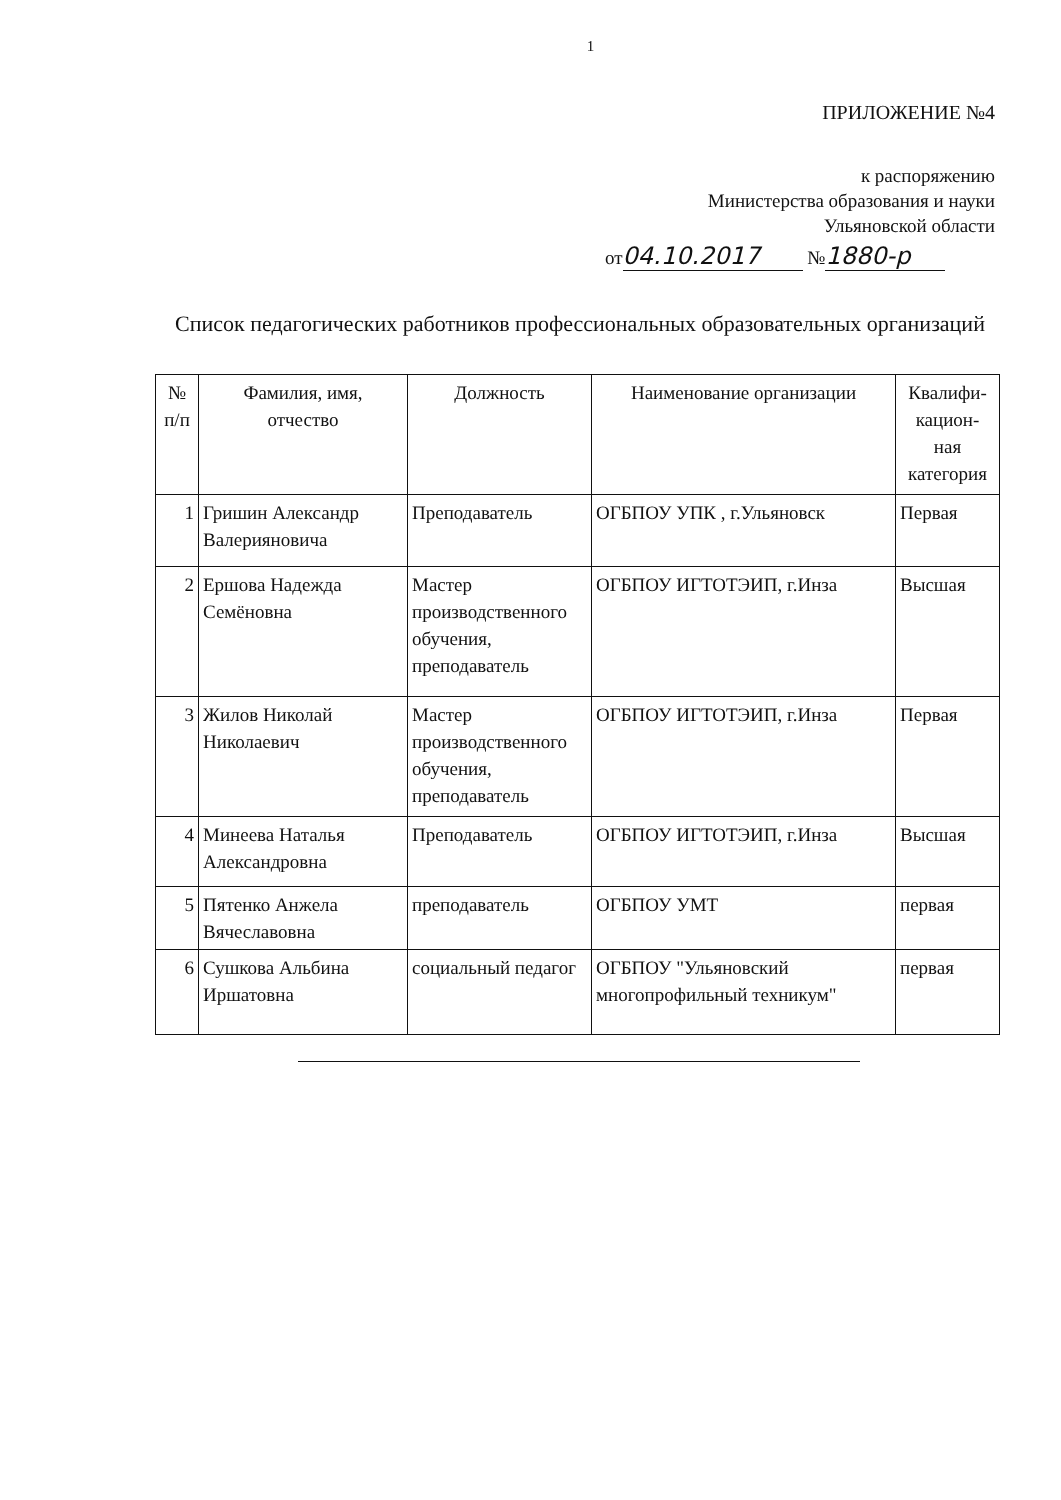1
ПРИЛОЖЕНИЕ №4
к распоряжению
Министерства образования и науки
Ульяновской области
от 04.10.2017 № 1880-р
Список педагогических работников профессиональных образовательных организаций
| № п/п | Фамилия, имя, отчество | Должность | Наименование организации | Квалифи- кацион- ная категория |
| --- | --- | --- | --- | --- |
| 1 | Гришин Александр Валерияновича | Преподаватель | ОГБПОУ УПК , г.Ульяновск | Первая |
| 2 | Ершова Надежда Семёновна | Мастер производственного обучения, преподаватель | ОГБПОУ ИГТОТЭИП, г.Инза | Высшая |
| 3 | Жилов Николай Николаевич | Мастер производственного обучения, преподаватель | ОГБПОУ ИГТОТЭИП, г.Инза | Первая |
| 4 | Минеева Наталья Александровна | Преподаватель | ОГБПОУ ИГТОТЭИП, г.Инза | Высшая |
| 5 | Пятенко Анжела Вячеславовна | преподаватель | ОГБПОУ УМТ | первая |
| 6 | Сушкова Альбина Иршатовна | социальный педагог | ОГБПОУ "Ульяновский многопрофильный техникум" | первая |